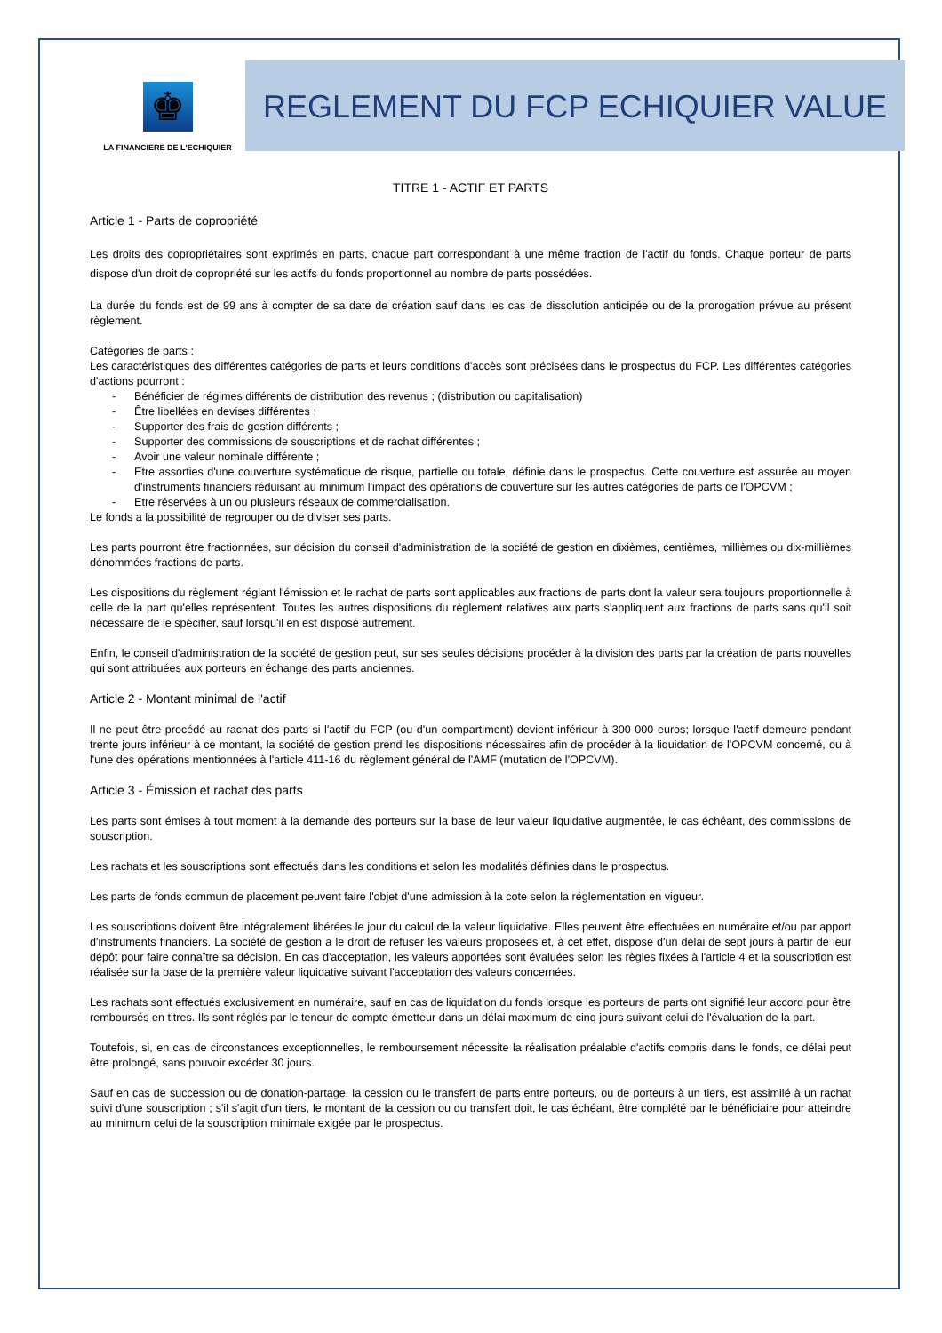♚
LA FINANCIERE DE L'ECHIQUIER
REGLEMENT DU FCP ECHIQUIER VALUE
TITRE 1 - ACTIF ET PARTS
Article 1 - Parts de copropriété
Les droits des copropriétaires sont exprimés en parts, chaque part correspondant à une même fraction de l'actif du fonds. Chaque porteur de parts dispose d'un droit de copropriété sur les actifs du fonds proportionnel au nombre de parts possédées.
La durée du fonds est de 99 ans à compter de sa date de création sauf dans les cas de dissolution anticipée ou de la prorogation prévue au présent règlement.
Catégories de parts :
Les caractéristiques des différentes catégories de parts et leurs conditions d'accès sont précisées dans le prospectus du FCP. Les différentes catégories d'actions pourront :
- Bénéficier de régimes différents de distribution des revenus ; (distribution ou capitalisation)
- Être libellées en devises différentes ;
- Supporter des frais de gestion différents ;
- Supporter des commissions de souscriptions et de rachat différentes ;
- Avoir une valeur nominale différente ;
- Etre assorties d'une couverture systématique de risque, partielle ou totale, définie dans le prospectus. Cette couverture est assurée au moyen d'instruments financiers réduisant au minimum l'impact des opérations de couverture sur les autres catégories de parts de l'OPCVM ;
- Etre réservées à un ou plusieurs réseaux de commercialisation.
Le fonds a la possibilité de regrouper ou de diviser ses parts.
Les parts pourront être fractionnées, sur décision du conseil d'administration de la société de gestion en dixièmes, centièmes, millièmes ou dix-millièmes dénommées fractions de parts.
Les dispositions du règlement réglant l'émission et le rachat de parts sont applicables aux fractions de parts dont la valeur sera toujours proportionnelle à celle de la part qu'elles représentent. Toutes les autres dispositions du règlement relatives aux parts s'appliquent aux fractions de parts sans qu'il soit nécessaire de le spécifier, sauf lorsqu'il en est disposé autrement.
Enfin, le conseil d'administration de la société de gestion peut, sur ses seules décisions procéder à la division des parts par la création de parts nouvelles qui sont attribuées aux porteurs en échange des parts anciennes.
Article 2 - Montant minimal de l'actif
Il ne peut être procédé au rachat des parts si l'actif du FCP (ou d'un compartiment) devient inférieur à 300 000 euros; lorsque l'actif demeure pendant trente jours inférieur à ce montant, la société de gestion prend les dispositions nécessaires afin de procéder à la liquidation de l'OPCVM concerné, ou à l'une des opérations mentionnées à l'article 411-16 du règlement général de l'AMF (mutation de l'OPCVM).
Article 3 - Émission et rachat des parts
Les parts sont émises à tout moment à la demande des porteurs sur la base de leur valeur liquidative augmentée, le cas échéant, des commissions de souscription.
Les rachats et les souscriptions sont effectués dans les conditions et selon les modalités définies dans le prospectus.
Les parts de fonds commun de placement peuvent faire l'objet d'une admission à la cote selon la réglementation en vigueur.
Les souscriptions doivent être intégralement libérées le jour du calcul de la valeur liquidative. Elles peuvent être effectuées en numéraire et/ou par apport d'instruments financiers. La société de gestion a le droit de refuser les valeurs proposées et, à cet effet, dispose d'un délai de sept jours à partir de leur dépôt pour faire connaître sa décision. En cas d'acceptation, les valeurs apportées sont évaluées selon les règles fixées à l'article 4 et la souscription est réalisée sur la base de la première valeur liquidative suivant l'acceptation des valeurs concernées.
Les rachats sont effectués exclusivement en numéraire, sauf en cas de liquidation du fonds lorsque les porteurs de parts ont signifié leur accord pour être remboursés en titres. Ils sont réglés par le teneur de compte émetteur dans un délai maximum de cinq jours suivant celui de l'évaluation de la part.
Toutefois, si, en cas de circonstances exceptionnelles, le remboursement nécessite la réalisation préalable d'actifs compris dans le fonds, ce délai peut être prolongé, sans pouvoir excéder 30 jours.
Sauf en cas de succession ou de donation-partage, la cession ou le transfert de parts entre porteurs, ou de porteurs à un tiers, est assimilé à un rachat suivi d'une souscription ; s'il s'agit d'un tiers, le montant de la cession ou du transfert doit, le cas échéant, être complété par le bénéficiaire pour atteindre au minimum celui de la souscription minimale exigée par le prospectus.